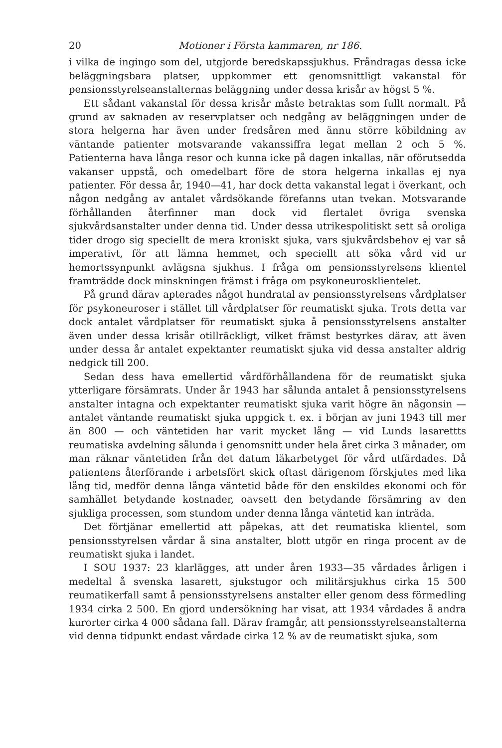20 Motioner i Första kammaren, nr 186.
i vilka de ingingo som del, utgjorde beredskapssjukhus. Fråndragas dessa icke beläggningsbara platser, uppkommer ett genomsnittligt vakanstal för pensionsstyrelseanstalternas beläggning under dessa krisår av högst 5 %.
Ett sådant vakanstal för dessa krisår måste betraktas som fullt normalt. På grund av saknaden av reservplatser och nedgång av beläggningen under de stora helgerna har även under fredsåren med ännu större köbildning av väntande patienter motsvarande vakanssiffra legat mellan 2 och 5 %. Patienterna hava långa resor och kunna icke på dagen inkallas, när oförutsedda vakanser uppstå, och omedelbart före de stora helgerna inkallas ej nya patienter. För dessa år, 1940—41, har dock detta vakanstal legat i överkant, och någon nedgång av antalet vårdsökande förefanns utan tvekan. Motsvarande förhållanden återfinner man dock vid flertalet övriga svenska sjukvårdsanstalter under denna tid. Under dessa utrikespolitiskt sett så oroliga tider drogo sig speciellt de mera kroniskt sjuka, vars sjukvårdsbehov ej var så imperativt, för att lämna hemmet, och speciellt att söka vård vid ur hemortssynpunkt avlägsna sjukhus. I fråga om pensionsstyrelsens klientel framträdde dock minskningen främst i fråga om psykoneurosklientelet.
På grund därav apterades något hundratal av pensionsstyrelsens vårdplatser för psykoneuroser i stället till vårdplatser för reumatiskt sjuka. Trots detta var dock antalet vårdplatser för reumatiskt sjuka å pensionsstyrelsens anstalter även under dessa krisår otillräckligt, vilket främst bestyrkes därav, att även under dessa år antalet expektanter reumatiskt sjuka vid dessa anstalter aldrig nedgick till 200.
Sedan dess hava emellertid vårdförhållandena för de reumatiskt sjuka ytterligare försämrats. Under år 1943 har sålunda antalet å pensionsstyrelsens anstalter intagna och expektanter reumatiskt sjuka varit högre än någonsin — antalet väntande reumatiskt sjuka uppgick t. ex. i början av juni 1943 till mer än 800 — och väntetiden har varit mycket lång — vid Lunds lasarettts reumatiska avdelning sålunda i genomsnitt under hela året cirka 3 månader, om man räknar väntetiden från det datum läkarbetyget för vård utfärdades. Då patientens återförande i arbetsfört skick oftast därigenom förskjutes med lika lång tid, medför denna långa väntetid både för den enskildes ekonomi och för samhället betydande kostnader, oavsett den betydande försämring av den sjukliga processen, som stundom under denna långa väntetid kan inträda.
Det förtjänar emellertid att påpekas, att det reumatiska klientel, som pensionsstyrelsen vårdar å sina anstalter, blott utgör en ringa procent av de reumatiskt sjuka i landet.
I SOU 1937: 23 klarlägges, att under åren 1933—35 vårdades årligen i medeltal å svenska lasarett, sjukstugor och militärsjukhus cirka 15 500 reumatikerfall samt å pensionsstyrelsens anstalter eller genom dess förmedling 1934 cirka 2 500. En gjord undersökning har visat, att 1934 vårdades å andra kurorter cirka 4 000 sådana fall. Därav framgår, att pensionsstyrelseanstalterna vid denna tidpunkt endast vårdade cirka 12 % av de reumatiskt sjuka, som